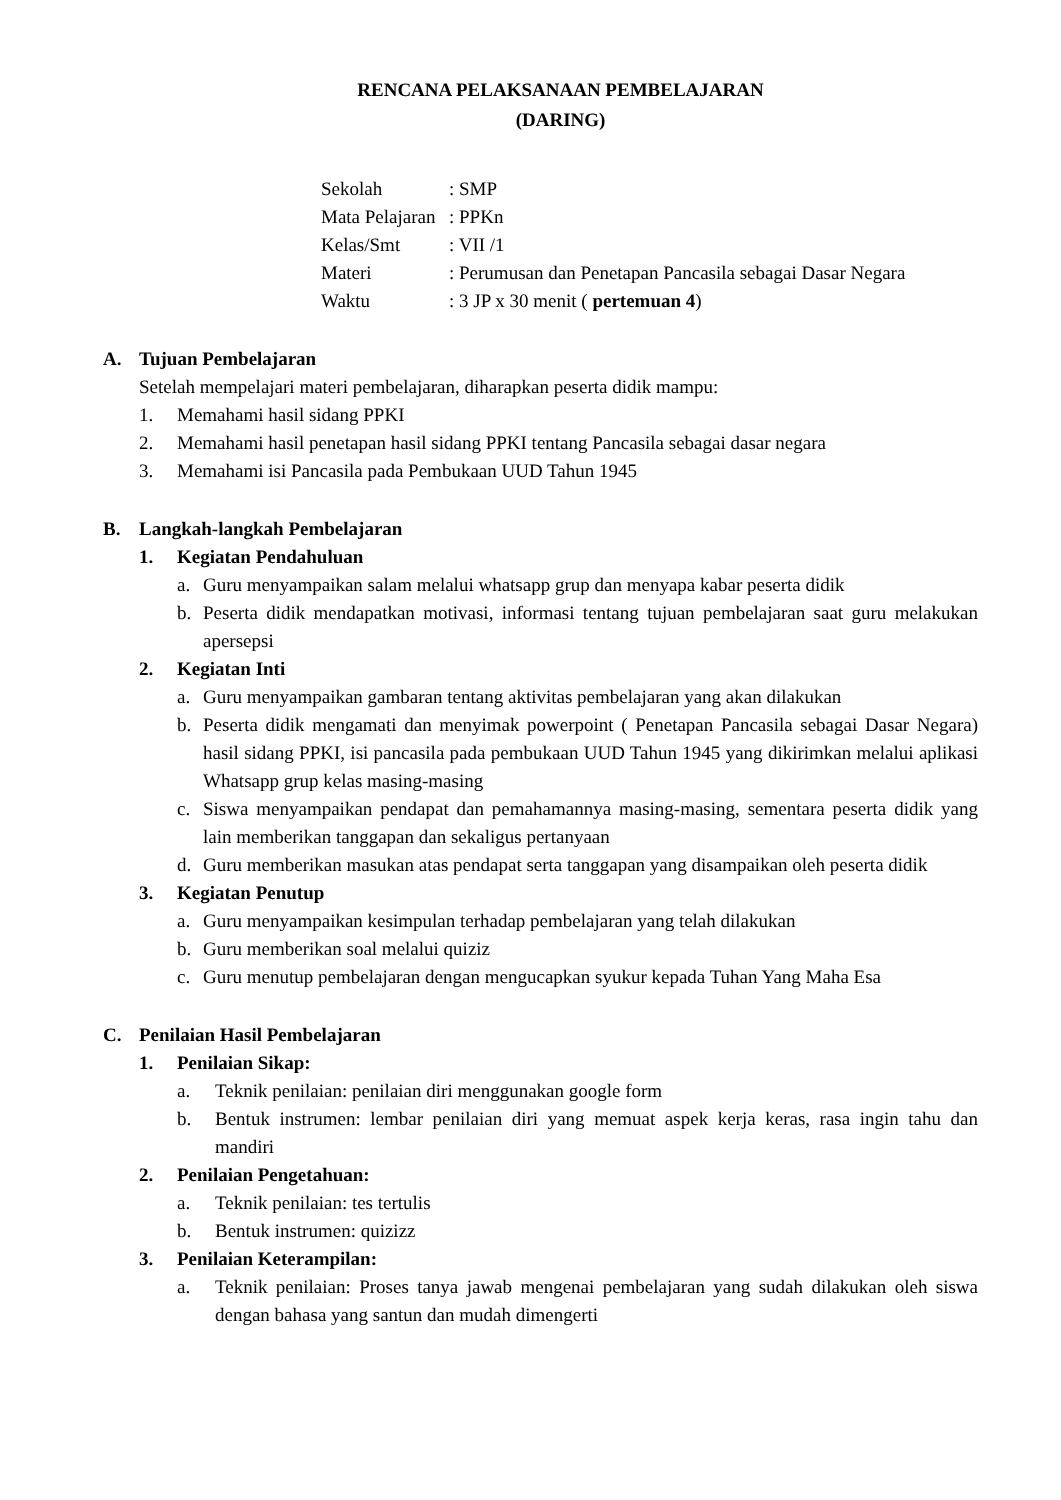RENCANA PELAKSANAAN PEMBELAJARAN
(DARING)
Sekolah: SMP
Mata Pelajaran: PPKn
Kelas/Smt: VII /1
Materi: Perumusan dan Penetapan Pancasila sebagai Dasar Negara
Waktu: 3 JP x 30 menit ( pertemuan 4)
A. Tujuan Pembelajaran
Setelah mempelajari materi pembelajaran, diharapkan peserta didik mampu:
1. Memahami hasil sidang PPKI
2. Memahami hasil penetapan hasil sidang PPKI tentang Pancasila sebagai dasar negara
3. Memahami isi Pancasila pada Pembukaan UUD Tahun 1945
B. Langkah-langkah Pembelajaran
1. Kegiatan Pendahuluan
a. Guru menyampaikan salam melalui whatsapp grup dan menyapa kabar peserta didik
b. Peserta didik mendapatkan motivasi, informasi tentang tujuan pembelajaran saat guru melakukan apersepsi
2. Kegiatan Inti
a. Guru menyampaikan gambaran tentang aktivitas pembelajaran yang akan dilakukan
b. Peserta didik mengamati dan menyimak powerpoint ( Penetapan Pancasila sebagai Dasar Negara) hasil sidang PPKI, isi pancasila pada pembukaan UUD Tahun 1945 yang dikirimkan melalui aplikasi Whatsapp grup kelas masing-masing
c. Siswa menyampaikan pendapat dan pemahamannya masing-masing, sementara peserta didik yang lain memberikan tanggapan dan sekaligus pertanyaan
d. Guru memberikan masukan atas pendapat serta tanggapan yang disampaikan oleh peserta didik
3. Kegiatan Penutup
a. Guru menyampaikan kesimpulan terhadap pembelajaran yang telah dilakukan
b. Guru memberikan soal melalui quiziz
c. Guru menutup pembelajaran dengan mengucapkan syukur kepada Tuhan Yang Maha Esa
C. Penilaian Hasil Pembelajaran
1. Penilaian Sikap:
a. Teknik penilaian: penilaian diri menggunakan google form
b. Bentuk instrumen: lembar penilaian diri yang memuat aspek kerja keras, rasa ingin tahu dan mandiri
2. Penilaian Pengetahuan:
a. Teknik penilaian: tes tertulis
b. Bentuk instrumen: quizizz
3. Penilaian Keterampilan:
a. Teknik penilaian: Proses tanya jawab mengenai pembelajaran yang sudah dilakukan oleh siswa dengan bahasa yang santun dan mudah dimengerti